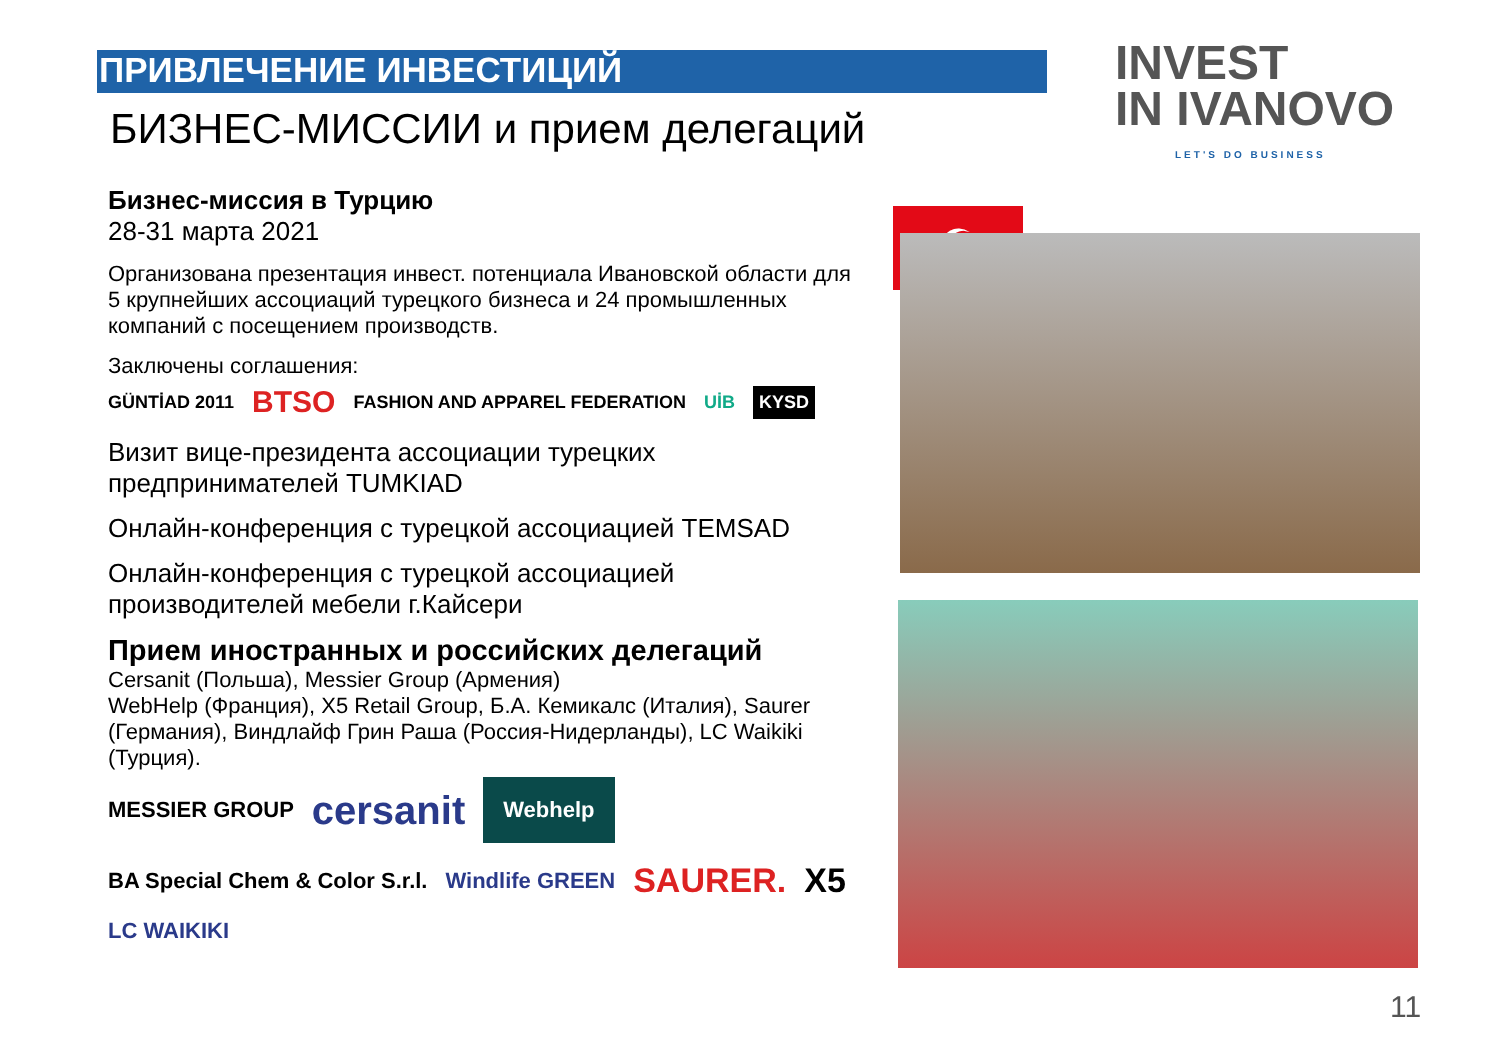ПРИВЛЕЧЕНИЕ ИНВЕСТИЦИЙ
БИЗНЕС-МИССИИ и прием делегаций
INVEST
IN IVANOVO
LET'S DO BUSINESS
Бизнес-миссия в Турцию
28-31 марта 2021
Организована презентация инвест. потенциала Ивановской области для 5 крупнейших ассоциаций турецкого бизнеса и 24 промышленных компаний с посещением производств.
Заключены соглашения:
GÜNTİAD 2011 BTSO FASHION AND APPAREL FEDERATION UİB KYSD
Визит вице-президента ассоциации турецких предпринимателей TUMKIAD
Онлайн-конференция с турецкой ассоциацией TEMSAD
Онлайн-конференция с турецкой ассоциацией производителей мебели г.Кайсери
Прием иностранных и российских делегаций
Cersanit (Польша), Messier Group (Армения)
WebHelp (Франция), X5 Retail Group, Б.А. Кемикалс (Италия), Saurer (Германия), Виндлайф Грин Раша (Россия-Нидерланды), LC Waikiki (Турция).
MESSIER GROUP cersanit Webhelp BA Special Chem & Color S.r.l. Windlife GREEN SAURER. X5 LC WAIKIKI
☪
11